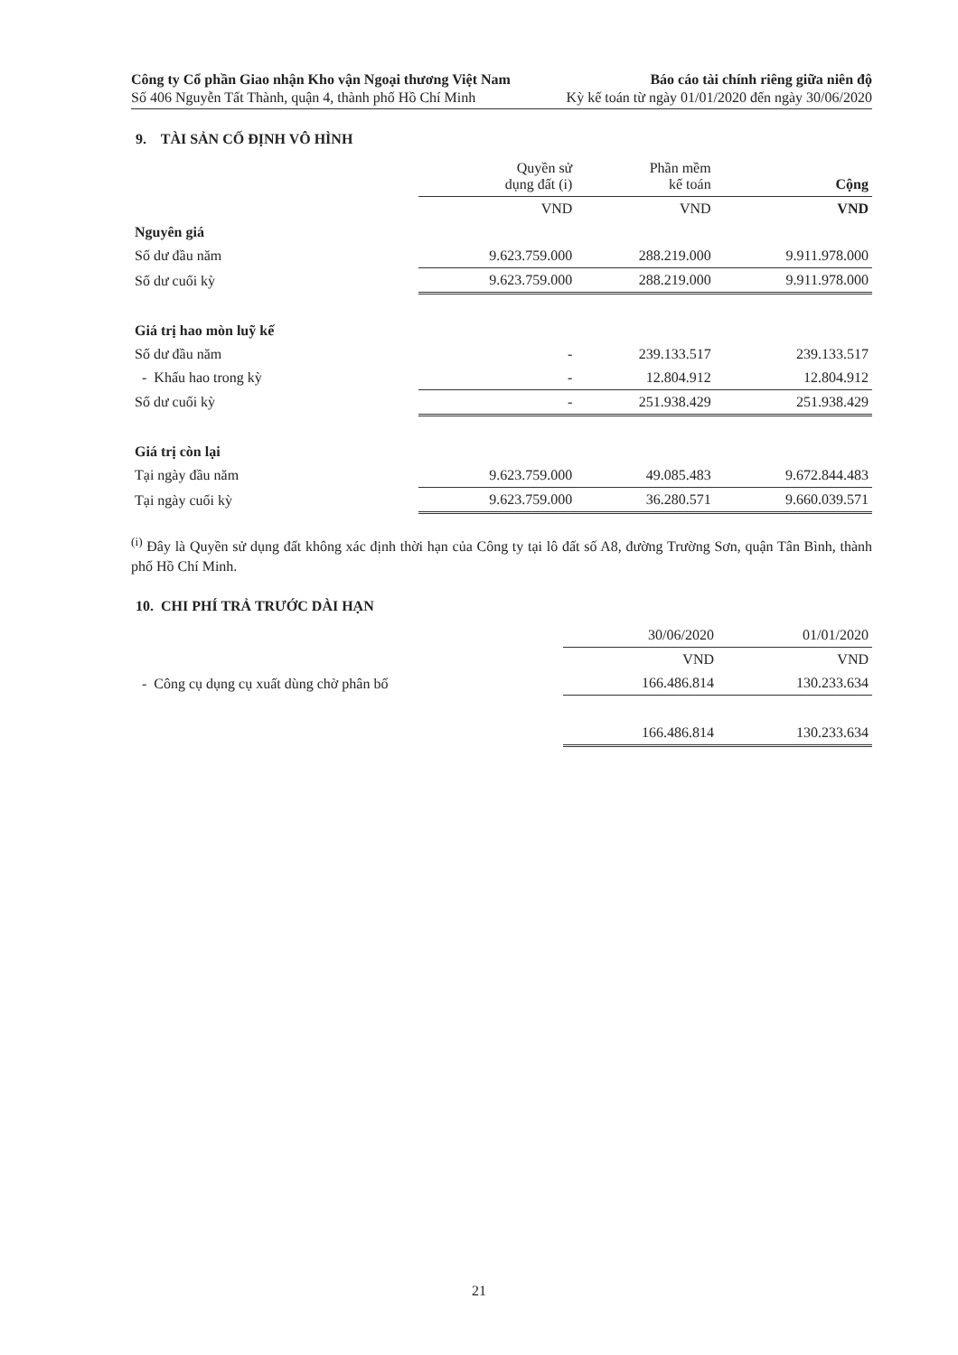Công ty Cổ phần Giao nhận Kho vận Ngoại thương Việt Nam
Số 406 Nguyễn Tất Thành, quận 4, thành phố Hồ Chí Minh
Báo cáo tài chính riêng giữa niên độ
Kỳ kế toán từ ngày 01/01/2020 đến ngày 30/06/2020
9. TÀI SẢN CỐ ĐỊNH VÔ HÌNH
| | Quyền sử dụng đất (i) | Phần mềm kế toán | Cộng |
| | VND | VND | VND |
| Nguyên giá | | | |
| Số dư đầu năm | 9.623.759.000 | 288.219.000 | 9.911.978.000 |
| Số dư cuối kỳ | 9.623.759.000 | 288.219.000 | 9.911.978.000 |
| Giá trị hao mòn luỹ kế | | | |
| Số dư đầu năm | - | 239.133.517 | 239.133.517 |
| - Khấu hao trong kỳ | - | 12.804.912 | 12.804.912 |
| Số dư cuối kỳ | - | 251.938.429 | 251.938.429 |
| Giá trị còn lại | | | |
| Tại ngày đầu năm | 9.623.759.000 | 49.085.483 | 9.672.844.483 |
| Tại ngày cuối kỳ | 9.623.759.000 | 36.280.571 | 9.660.039.571 |
<sup>(i)</sup> Đây là Quyền sử dụng đất không xác định thời hạn của Công ty tại lô đất số A8, đường Trường Sơn, quận Tân Bình, thành phố Hồ Chí Minh.
10. CHI PHÍ TRẢ TRƯỚC DÀI HẠN
| | 30/06/2020 | 01/01/2020 |
| | VND | VND |
| - Công cụ dụng cụ xuất dùng chờ phân bổ | 166.486.814 | 130.233.634 |
| | 166.486.814 | 130.233.634 |
21